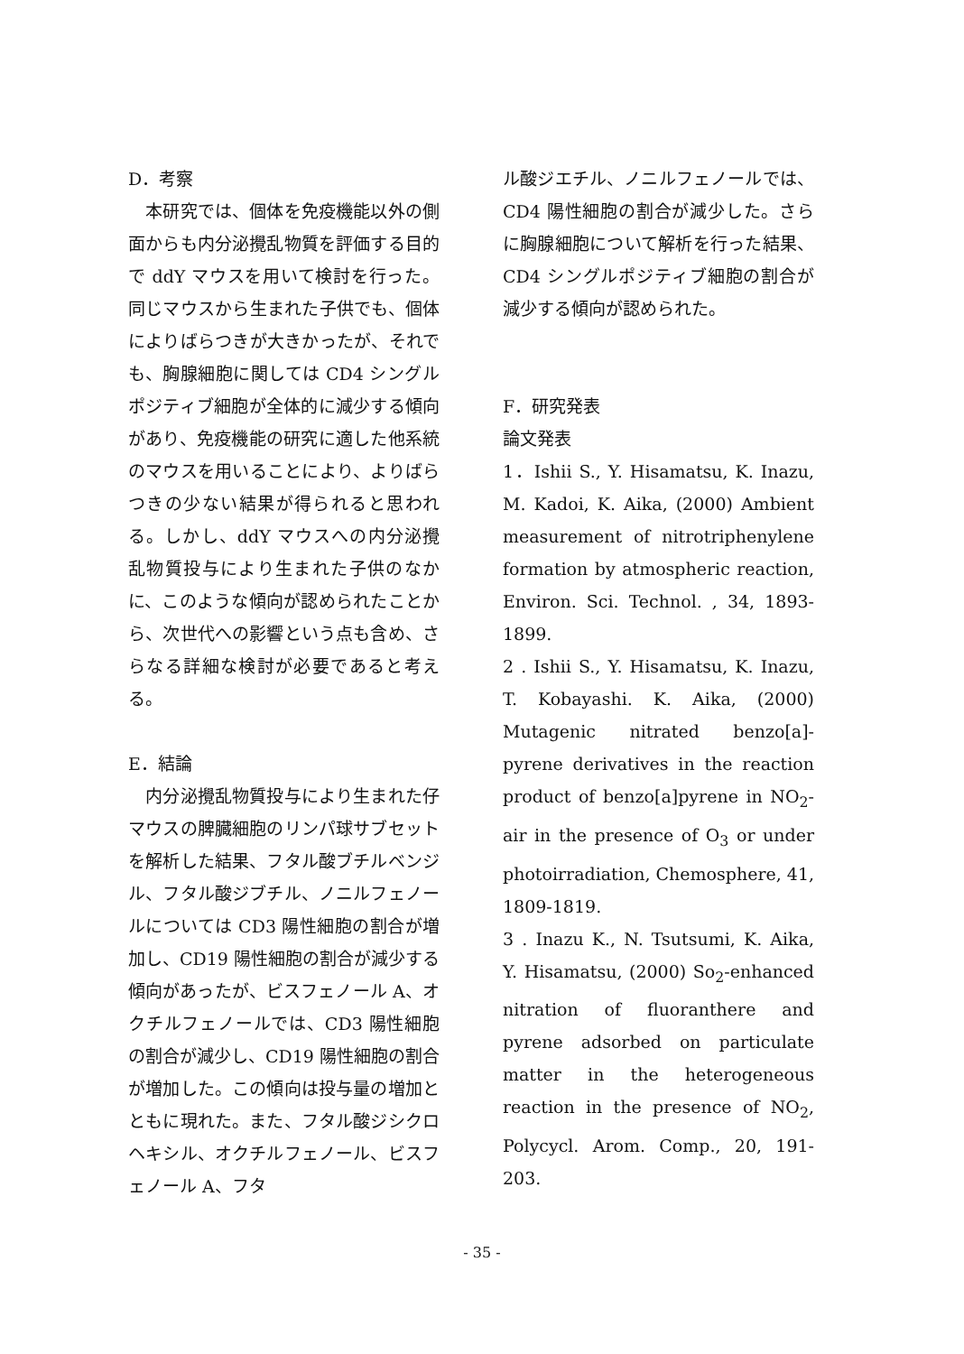D．考察
　本研究では、個体を免疫機能以外の側面からも内分泌攪乱物質を評価する目的で ddY マウスを用いて検討を行った。同じマウスから生まれた子供でも、個体によりばらつきが大きかったが、それでも、胸腺細胞に関しては CD4 シングルポジティブ細胞が全体的に減少する傾向があり、免疫機能の研究に適した他系統のマウスを用いることにより、よりばらつきの少ない結果が得られると思われる。しかし、ddY マウスへの内分泌攪乱物質投与により生まれた子供のなかに、このような傾向が認められたことから、次世代への影響という点も含め、さらなる詳細な検討が必要であると考える。
E．結論
　内分泌攪乱物質投与により生まれた仔マウスの脾臓細胞のリンパ球サブセットを解析した結果、フタル酸ブチルベンジル、フタル酸ジブチル、ノニルフェノールについては CD3 陽性細胞の割合が増加し、CD19 陽性細胞の割合が減少する傾向があったが、ビスフェノール A、オクチルフェノールでは、CD3 陽性細胞の割合が減少し、CD19 陽性細胞の割合が増加した。この傾向は投与量の増加とともに現れた。また、フタル酸ジシクロヘキシル、オクチルフェノール、ビスフェノール A、フタ
ル酸ジエチル、ノニルフェノールでは、CD4 陽性細胞の割合が減少した。さらに胸腺細胞について解析を行った結果、CD4 シングルポジティブ細胞の割合が減少する傾向が認められた。
F．研究発表
論文発表
1．Ishii S., Y. Hisamatsu, K. Inazu, M. Kadoi, K. Aika, (2000) Ambient measurement of nitrotriphenylene formation by atmospheric reaction, Environ. Sci. Technol. , 34, 1893-1899.
2 . Ishii S., Y. Hisamatsu, K. Inazu, T. Kobayashi. K. Aika, (2000) Mutagenic nitrated benzo[a]-pyrene derivatives in the reaction product of benzo[a]pyrene in NO<sub>2</sub>-air in the presence of O<sub>3</sub> or under photoirradiation, Chemosphere, 41, 1809-1819.
3 . Inazu K., N. Tsutsumi, K. Aika, Y. Hisamatsu, (2000) So<sub>2</sub>-enhanced nitration of fluoranthere and pyrene adsorbed on particulate matter in the heterogeneous reaction in the presence of NO<sub>2</sub>, Polycycl. Arom. Comp., 20, 191-203.
- 35 -